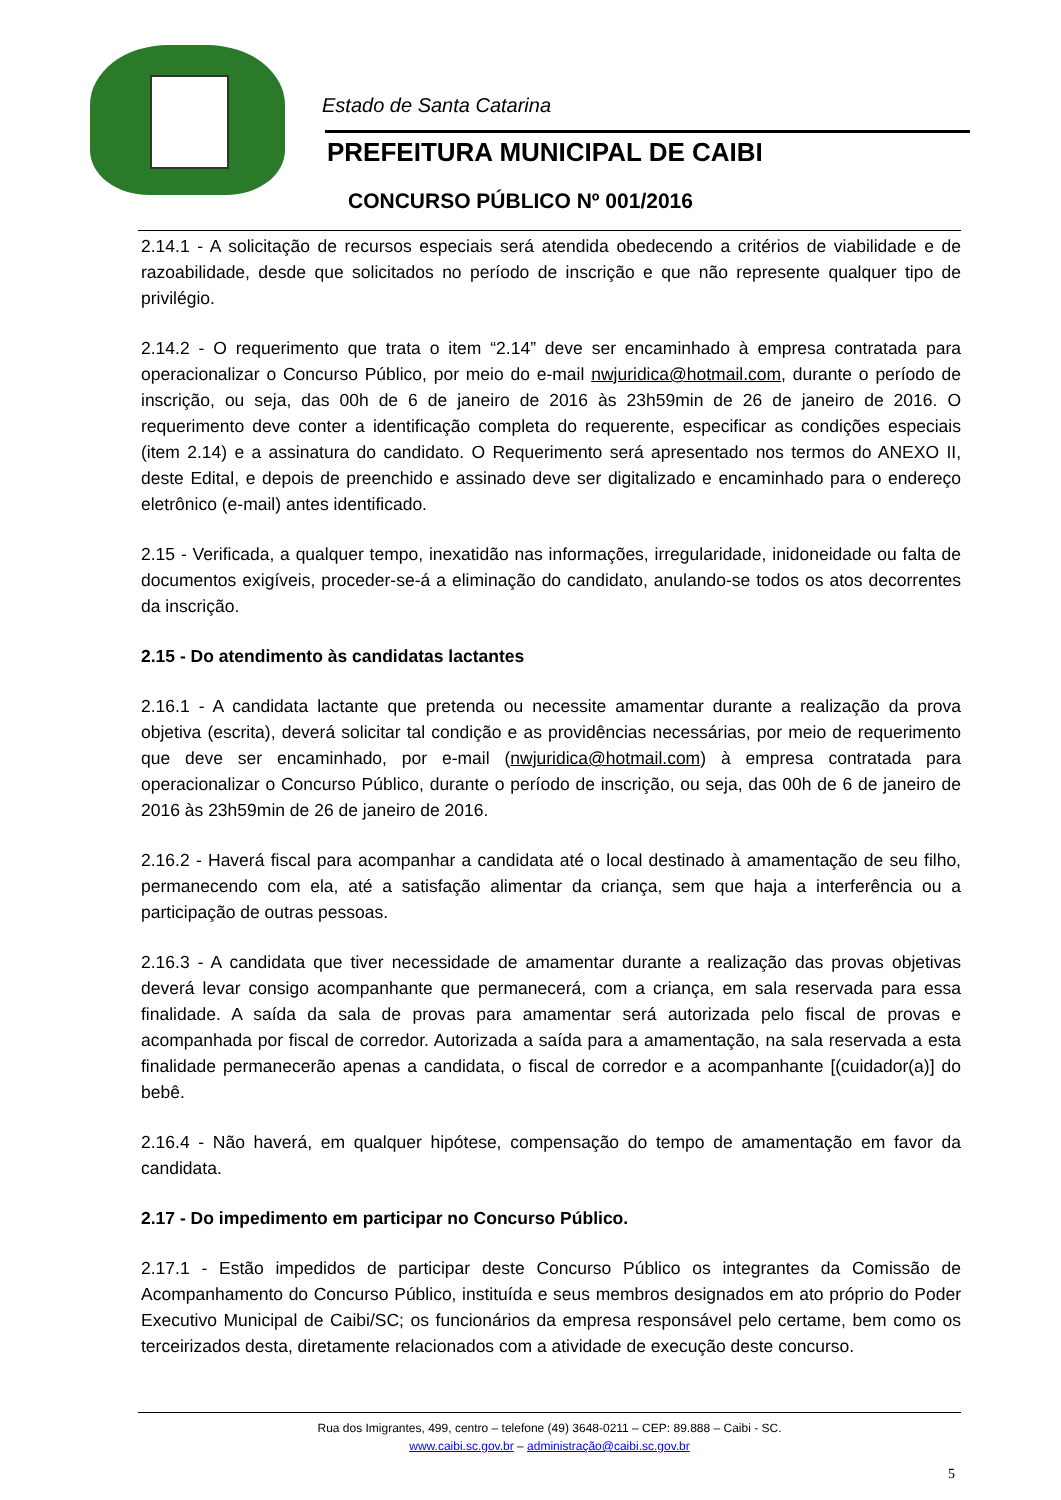Estado de Santa Catarina
PREFEITURA MUNICIPAL DE CAIBI
CONCURSO PÚBLICO Nº 001/2016
2.14.1 - A solicitação de recursos especiais será atendida obedecendo a critérios de viabilidade e de razoabilidade, desde que solicitados no período de inscrição e que não represente qualquer tipo de privilégio.
2.14.2 - O requerimento que trata o item “2.14” deve ser encaminhado à empresa contratada para operacionalizar o Concurso Público, por meio do e-mail nwjuridica@hotmail.com, durante o período de inscrição, ou seja, das 00h de 6 de janeiro de 2016 às 23h59min de 26 de janeiro de 2016. O requerimento deve conter a identificação completa do requerente, especificar as condições especiais (item 2.14) e a assinatura do candidato. O Requerimento será apresentado nos termos do ANEXO II, deste Edital, e depois de preenchido e assinado deve ser digitalizado e encaminhado para o endereço eletrônico (e-mail) antes identificado.
2.15 - Verificada, a qualquer tempo, inexatidão nas informações, irregularidade, inidoneidade ou falta de documentos exigíveis, proceder-se-á a eliminação do candidato, anulando-se todos os atos decorrentes da inscrição.
2.15 - Do atendimento às candidatas lactantes
2.16.1 - A candidata lactante que pretenda ou necessite amamentar durante a realização da prova objetiva (escrita), deverá solicitar tal condição e as providências necessárias, por meio de requerimento que deve ser encaminhado, por e-mail (nwjuridica@hotmail.com) à empresa contratada para operacionalizar o Concurso Público, durante o período de inscrição, ou seja, das 00h de 6 de janeiro de 2016 às 23h59min de 26 de janeiro de 2016.
2.16.2 - Haverá fiscal para acompanhar a candidata até o local destinado à amamentação de seu filho, permanecendo com ela, até a satisfação alimentar da criança, sem que haja a interferência ou a participação de outras pessoas.
2.16.3 - A candidata que tiver necessidade de amamentar durante a realização das provas objetivas deverá levar consigo acompanhante que permanecerá, com a criança, em sala reservada para essa finalidade. A saída da sala de provas para amamentar será autorizada pelo fiscal de provas e acompanhada por fiscal de corredor. Autorizada a saída para a amamentação, na sala reservada a esta finalidade permanecerão apenas a candidata, o fiscal de corredor e a acompanhante [(cuidador(a)] do bebê.
2.16.4 - Não haverá, em qualquer hipótese, compensação do tempo de amamentação em favor da candidata.
2.17 - Do impedimento em participar no Concurso Público.
2.17.1 - Estão impedidos de participar deste Concurso Público os integrantes da Comissão de Acompanhamento do Concurso Público, instituída e seus membros designados em ato próprio do Poder Executivo Municipal de Caibi/SC; os funcionários da empresa responsável pelo certame, bem como os terceirizados desta, diretamente relacionados com a atividade de execução deste concurso.
Rua dos Imigrantes, 499, centro – telefone (49) 3648-0211 – CEP: 89.888 – Caibi - SC.
www.caibi.sc.gov.br – administração@caibi.sc.gov.br
5